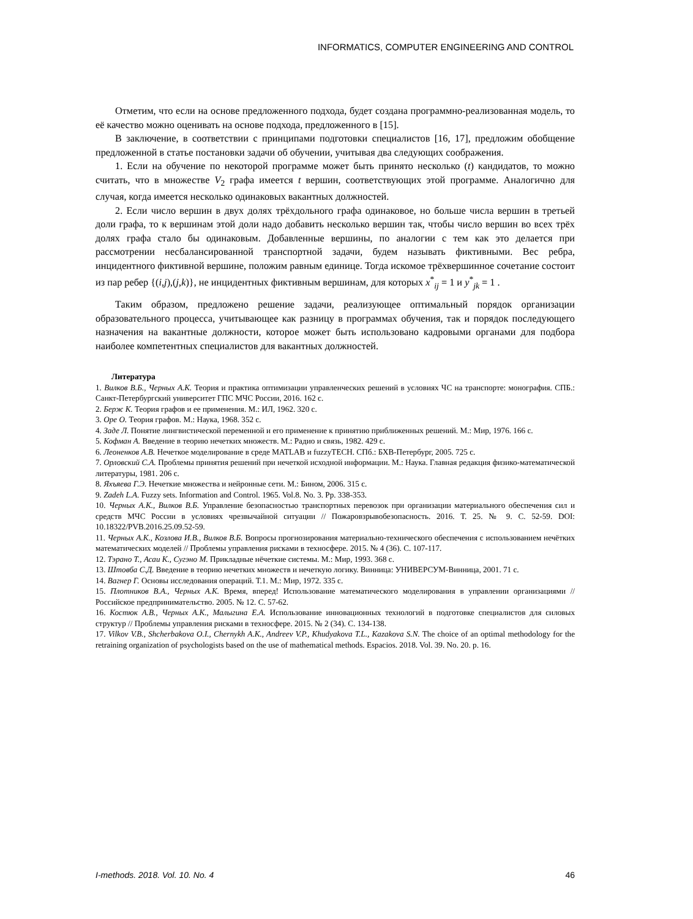INFORMATICS, COMPUTER ENGINEERING AND CONTROL
Отметим, что если на основе предложенного подхода, будет создана программно-реализованная модель, то её качество можно оценивать на основе подхода, предложенного в [15].
В заключение, в соответствии с принципами подготовки специалистов [16, 17], предложим обобщение предложенной в статье постановки задачи об обучении, учитывая два следующих соображения.
1. Если на обучение по некоторой программе может быть принято несколько (t) кандидатов, то можно считать, что в множестве V<sub>2</sub> графа имеется t вершин, соответствующих этой программе. Аналогично для случая, когда имеется несколько одинаковых вакантных должностей.
2. Если число вершин в двух долях трёхдольного графа одинаковое, но больше числа вершин в третьей доли графа, то к вершинам этой доли надо добавить несколько вершин так, чтобы число вершин во всех трёх долях графа стало бы одинаковым. Добавленные вершины, по аналогии с тем как это делается при рассмотрении несбалансированной транспортной задачи, будем называть фиктивными. Вес ребра, инцидентного фиктивной вершине, положим равным единице. Тогда искомое трёхвершинное сочетание состоит из пар ребер {(i,j),(j,k)}, не инцидентных фиктивным вершинам, для которых x<sup>*</sup><sub>ij</sub> = 1 и y<sup>*</sup><sub>jk</sub> = 1 .
Таким образом, предложено решение задачи, реализующее оптимальный порядок организации образовательного процесса, учитывающее как разницу в программах обучения, так и порядок последующего назначения на вакантные должности, которое может быть использовано кадровыми органами для подбора наиболее компетентных специалистов для вакантных должностей.
Литература
1. Вилков В.Б., Черных А.К. Теория и практика оптимизации управленческих решений в условиях ЧС на транспорте: монография. СПБ.: Санкт-Петербургский университет ГПС МЧС России, 2016. 162 с.
2. Берж К. Теория графов и ее применения. М.: ИЛ, 1962. 320 с.
3. Оре О. Теория графов. М.: Наука, 1968. 352 с.
4. Заде Л. Понятие лингвистической переменной и его применение к принятию приближенных решений. М.: Мир, 1976. 166 с.
5. Кофман А. Введение в теорию нечетких множеств. М.: Радио и связь, 1982. 429 с.
6. Леоненков А.В. Нечеткое моделирование в среде MATLAB и fuzzyTECH. СПб.: БХВ-Петербург, 2005. 725 с.
7. Орловский С.А. Проблемы принятия решений при нечеткой исходной информации. М.: Наука. Главная редакция физико-математической литературы, 1981. 206 с.
8. Яхъяева Г.Э. Нечеткие множества и нейронные сети. М.: Бином, 2006. 315 с.
9. Zadeh L.A. Fuzzy sets. Information and Control. 1965. Vol.8. No. 3. Pp. 338-353.
10. Черных А.К., Вилков В.Б. Управление безопасностью транспортных перевозок при организации материального обеспечения сил и средств МЧС России в условиях чрезвычайной ситуации // Пожаровзрывобезопасность. 2016. Т. 25. № 9. С. 52-59. DOI: 10.18322/PVB.2016.25.09.52-59.
11. Черных А.К., Козлова И.В., Вилков В.Б. Вопросы прогнозирования материально-технического обеспечения с использованием нечётких математических моделей // Проблемы управления рисками в техносфере. 2015. № 4 (36). С. 107-117.
12. Тэрано Т., Асаи К., Сугэно М. Прикладные нёчеткие системы. М.: Мир, 1993. 368 с.
13. Штовба С.Д. Введение в теорию нечетких множеств и нечеткую логику. Винница: УНИВЕРСУМ-Винница, 2001. 71 с.
14. Вагнер Г. Основы исследования операций. Т.1. М.: Мир, 1972. 335 с.
15. Плотников В.А., Черных А.К. Время, вперед! Использование математического моделирования в управлении организациями // Российское предпринимательство. 2005. № 12. С. 57-62.
16. Костюк А.В., Черных А.К., Малыгина Е.А. Использование инновационных технологий в подготовке специалистов для силовых структур // Проблемы управления рисками в техносфере. 2015. № 2 (34). С. 134-138.
17. Vilkov V.B., Shcherbakova O.I., Chernykh A.K., Andreev V.P., Khudyakova T.L., Kazakova S.N. The choice of an optimal methodology for the retraining organization of psychologists based on the use of mathematical methods. Espacios. 2018. Vol. 39. No. 20. p. 16.
I-methods. 2018. Vol. 10. No. 4 46